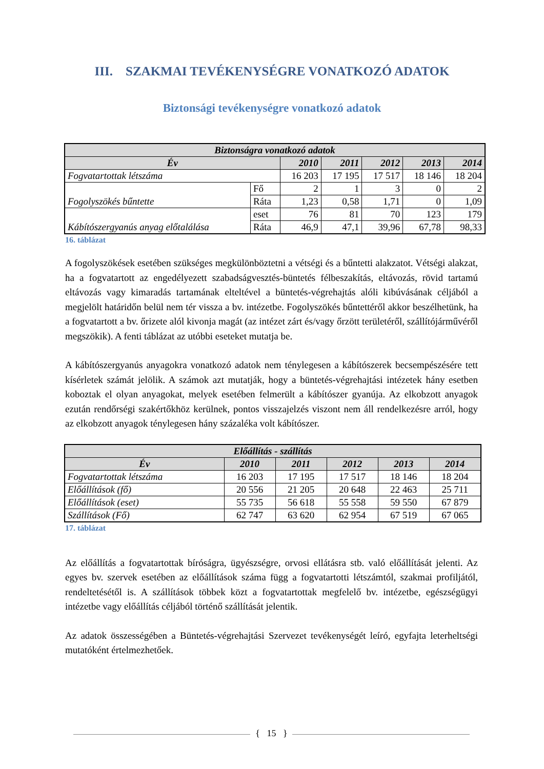III. SZAKMAI TEVÉKENYSÉGRE VONATKOZÓ ADATOK
Biztonsági tevékenységre vonatkozó adatok
| Biztonságra vonatkozó adatok | | | | | | |
| --- | --- | --- | --- | --- | --- | --- |
| Év | | 2010 | 2011 | 2012 | 2013 | 2014 |
| Fogvatartottak létszáma | | 16 203 | 17 195 | 17 517 | 18 146 | 18 204 |
| Fogolyszökés bűntette | Fő | 2 | 1 | 3 | 0 | 2 |
| | Ráta | 1,23 | 0,58 | 1,71 | 0 | 1,09 |
| Kábítószergyanús anyag előtalálása | eset | 76 | 81 | 70 | 123 | 179 |
| | Ráta | 46,9 | 47,1 | 39,96 | 67,78 | 98,33 |
16. táblázat
A fogolyszökések esetében szükséges megkülönböztetni a vétségi és a bűntetti alakzatot. Vétségi alakzat, ha a fogvatartott az engedélyezett szabadságvesztés-büntetés félbeszakítás, eltávozás, rövid tartamú eltávozás vagy kimaradás tartamának elteltével a büntetés-végrehajtás alóli kibúvásának céljából a megjelölt határidőn belül nem tér vissza a bv. intézetbe. Fogolyszökés bűntettéről akkor beszélhetünk, ha a fogvatartott a bv. őrizete alól kivonja magát (az intézet zárt és/vagy őrzött területéről, szállítójárművéről megszökik). A fenti táblázat az utóbbi eseteket mutatja be.
A kábítószergyanús anyagokra vonatkozó adatok nem ténylegesen a kábítószerek becsempészésére tett kísérletek számát jelölik. A számok azt mutatják, hogy a büntetés-végrehajtási intézetek hány esetben koboztak el olyan anyagokat, melyek esetében felmerült a kábítószer gyanúja. Az elkobzott anyagok ezután rendőrségi szakértőkhöz kerülnek, pontos visszajelzés viszont nem áll rendelkezésre arról, hogy az elkobzott anyagok ténylegesen hány százaléka volt kábítószer.
| Előállítás - szállítás | | | | | |
| --- | --- | --- | --- | --- | --- |
| Év | 2010 | 2011 | 2012 | 2013 | 2014 |
| Fogvatartottak létszáma | 16 203 | 17 195 | 17 517 | 18 146 | 18 204 |
| Előállítások (fő) | 20 556 | 21 205 | 20 648 | 22 463 | 25 711 |
| Előállítások (eset) | 55 735 | 56 618 | 55 558 | 59 550 | 67 879 |
| Szállítások (Fő) | 62 747 | 63 620 | 62 954 | 67 519 | 67 065 |
17. táblázat
Az előállítás a fogvatartottak bíróságra, ügyészségre, orvosi ellátásra stb. való előállítását jelenti. Az egyes bv. szervek esetében az előállítások száma függ a fogvatartotti létszámtól, szakmai profiljától, rendeltetésétől is. A szállítások többek közt a fogvatartottak megfelelő bv. intézetbe, egészségügyi intézetbe vagy előállítás céljából történő szállítását jelentik.
Az adatok összességében a Büntetés-végrehajtási Szervezet tevékenységét leíró, egyfajta leterheltségi mutatóként értelmezhetőek.
{ 15 }